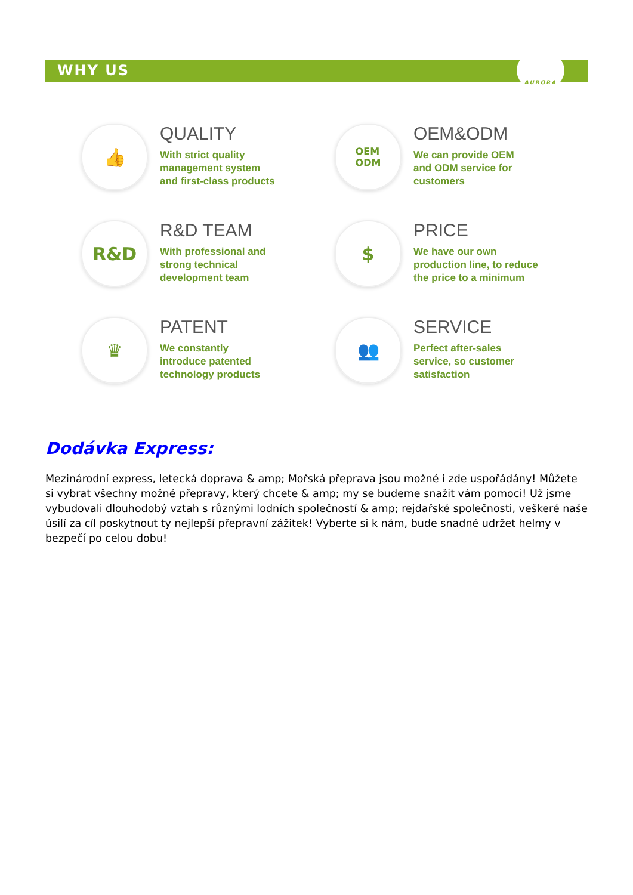WHY US
AURORA
👍
QUALITY
With strict quality
management system
and first-class products
OEM
ODM
OEM&ODM
We can provide OEM
and ODM service for
customers
R&D
R&D TEAM
With professional and
strong technical
development team
$
PRICE
We have our own
production line, to reduce
the price to a minimum
♛
PATENT
We constantly
introduce patented
technology products
👥
SERVICE
Perfect after-sales
service, so customer
satisfaction
Dodávka Express:
Mezinárodní express, letecká doprava & amp; Mořská přeprava jsou možné i zde uspořádány! Můžete si vybrat všechny možné přepravy, který chcete & amp; my se budeme snažit vám pomoci! Už jsme vybudovali dlouhodobý vztah s různými lodních společností & amp; rejdařské společnosti, veškeré naše úsilí za cíl poskytnout ty nejlepší přepravní zážitek! Vyberte si k nám, bude snadné udržet helmy v bezpečí po celou dobu!